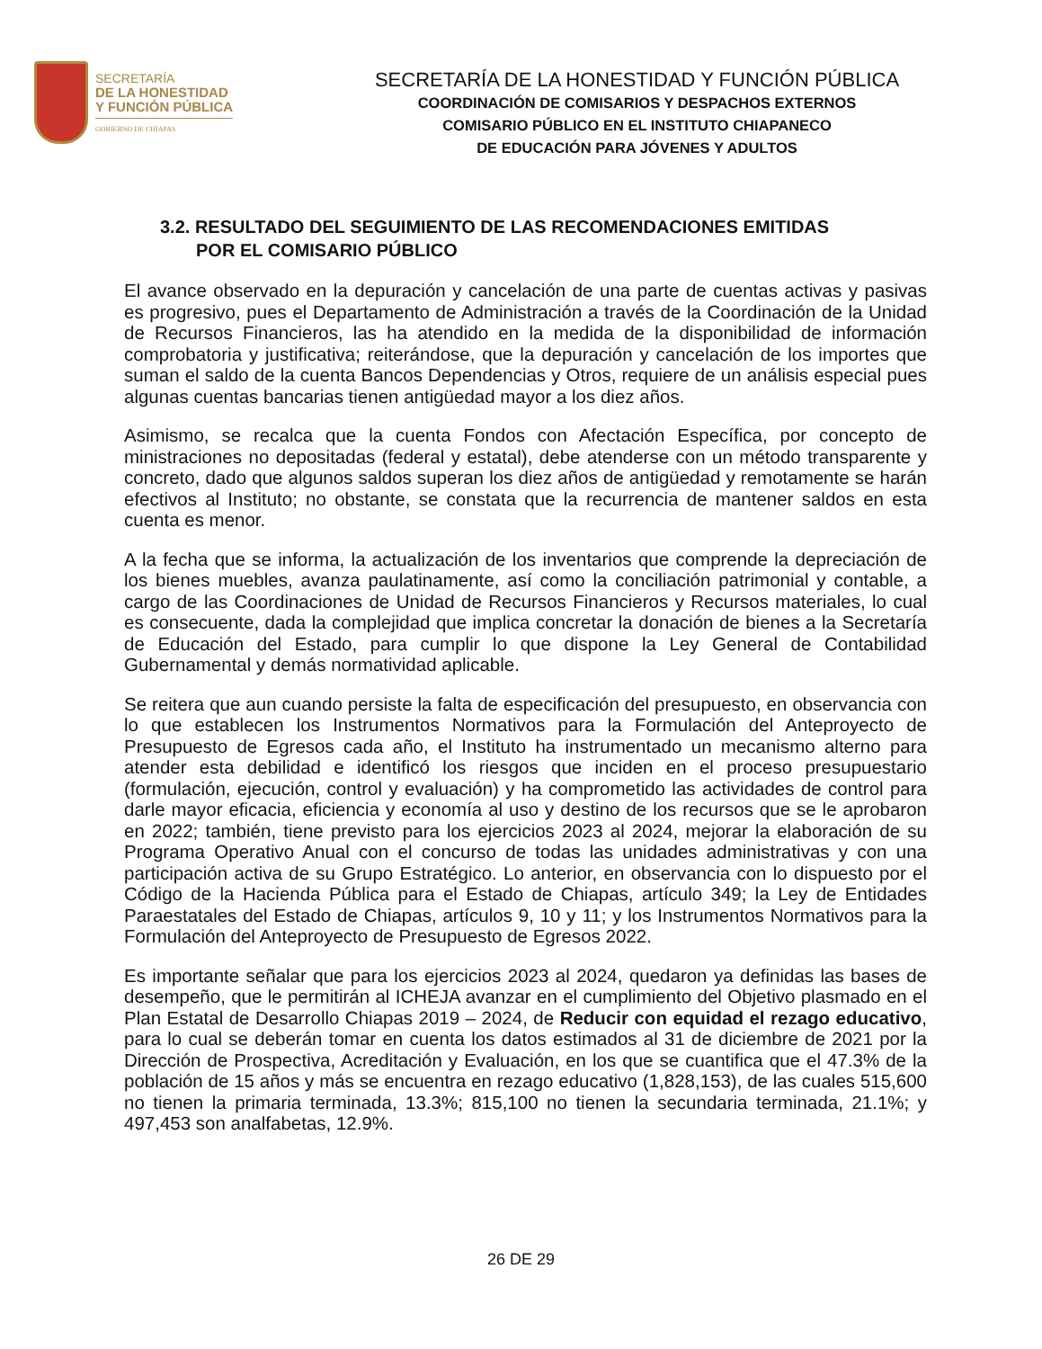SECRETARÍA
DE LA HONESTIDAD
Y FUNCIÓN PÚBLICA
GOBIERNO DE CHIAPAS
SECRETARÍA DE LA HONESTIDAD Y FUNCIÓN PÚBLICA
COORDINACIÓN DE COMISARIOS Y DESPACHOS EXTERNOS
COMISARIO PÚBLICO EN EL INSTITUTO CHIAPANECO
DE EDUCACIÓN PARA JÓVENES Y ADULTOS
3.2. RESULTADO DEL SEGUIMIENTO DE LAS RECOMENDACIONES EMITIDAS
POR EL COMISARIO PÚBLICO
El avance observado en la depuración y cancelación de una parte de cuentas activas y pasivas es progresivo, pues el Departamento de Administración a través de la Coordinación de la Unidad de Recursos Financieros, las ha atendido en la medida de la disponibilidad de información comprobatoria y justificativa; reiterándose, que la depuración y cancelación de los importes que suman el saldo de la cuenta Bancos Dependencias y Otros, requiere de un análisis especial pues algunas cuentas bancarias tienen antigüedad mayor a los diez años.
Asimismo, se recalca que la cuenta Fondos con Afectación Específica, por concepto de ministraciones no depositadas (federal y estatal), debe atenderse con un método transparente y concreto, dado que algunos saldos superan los diez años de antigüedad y remotamente se harán efectivos al Instituto; no obstante, se constata que la recurrencia de mantener saldos en esta cuenta es menor.
A la fecha que se informa, la actualización de los inventarios que comprende la depreciación de los bienes muebles, avanza paulatinamente, así como la conciliación patrimonial y contable, a cargo de las Coordinaciones de Unidad de Recursos Financieros y Recursos materiales, lo cual es consecuente, dada la complejidad que implica concretar la donación de bienes a la Secretaría de Educación del Estado, para cumplir lo que dispone la Ley General de Contabilidad Gubernamental y demás normatividad aplicable.
Se reitera que aun cuando persiste la falta de especificación del presupuesto, en observancia con lo que establecen los Instrumentos Normativos para la Formulación del Anteproyecto de Presupuesto de Egresos cada año, el Instituto ha instrumentado un mecanismo alterno para atender esta debilidad e identificó los riesgos que inciden en el proceso presupuestario (formulación, ejecución, control y evaluación) y ha comprometido las actividades de control para darle mayor eficacia, eficiencia y economía al uso y destino de los recursos que se le aprobaron en 2022; también, tiene previsto para los ejercicios 2023 al 2024, mejorar la elaboración de su Programa Operativo Anual con el concurso de todas las unidades administrativas y con una participación activa de su Grupo Estratégico. Lo anterior, en observancia con lo dispuesto por el Código de la Hacienda Pública para el Estado de Chiapas, artículo 349; la Ley de Entidades Paraestatales del Estado de Chiapas, artículos 9, 10 y 11; y los Instrumentos Normativos para la Formulación del Anteproyecto de Presupuesto de Egresos 2022.
Es importante señalar que para los ejercicios 2023 al 2024, quedaron ya definidas las bases de desempeño, que le permitirán al ICHEJA avanzar en el cumplimiento del Objetivo plasmado en el Plan Estatal de Desarrollo Chiapas 2019 – 2024, de Reducir con equidad el rezago educativo, para lo cual se deberán tomar en cuenta los datos estimados al 31 de diciembre de 2021 por la Dirección de Prospectiva, Acreditación y Evaluación, en los que se cuantifica que el 47.3% de la población de 15 años y más se encuentra en rezago educativo (1,828,153), de las cuales 515,600 no tienen la primaria terminada, 13.3%; 815,100 no tienen la secundaria terminada, 21.1%; y 497,453 son analfabetas, 12.9%.
26 DE 29